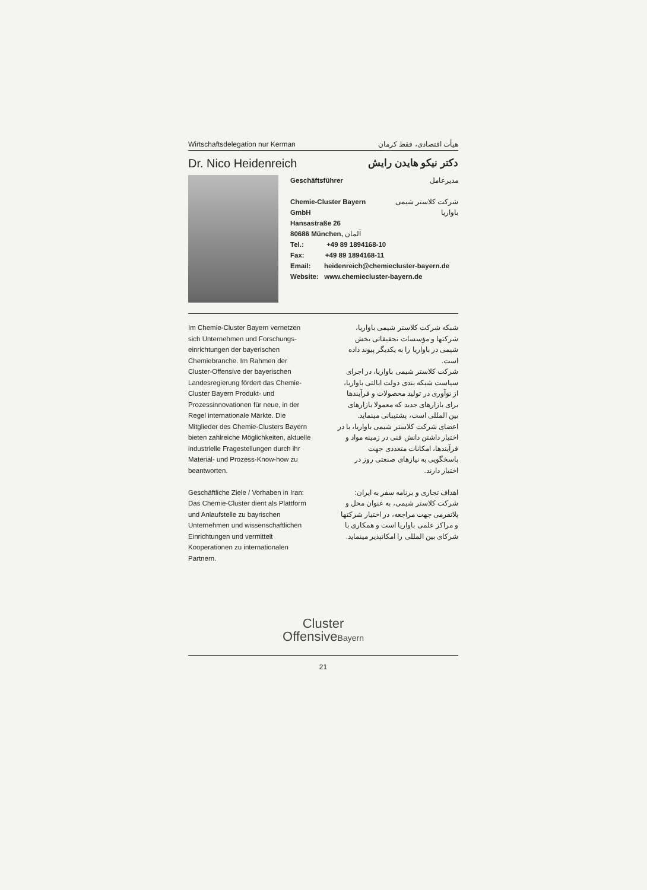Wirtschaftsdelegation nur Kerman هیأت اقتصادی، فقط کرمان
Dr. Nico Heidenreich دکتر نیکو هایدن رایش
Geschäftsführer مدیرعامل
Chemie-Cluster Bayern GmbH شرکت کلاستر شیمی باواریا
Hansastraße 26
80686 München, آلمان
Tel.: +49 89 1894168-10
Fax: +49 89 1894168-11
Email: heidenreich@chemiecluster-bayern.de
Website: www.chemiecluster-bayern.de
Im Chemie-Cluster Bayern vernetzen sich Unternehmen und Forschungs­einrichtungen der bayerischen Chemiebranche. Im Rahmen der Cluster-Offensive der bayerischen Landesregierung fördert das Chemie-Cluster Bayern Produkt- und Prozessinnovationen für neue, in der Regel internationale Märkte. Die Mitglieder des Chemie-Clusters Bayern bieten zahlreiche Möglichkeiten, aktuelle industrielle Fragestellungen durch ihr Material- und Prozess-Know-how zu beantworten.
Geschäftliche Ziele / Vorhaben in Iran: Das Chemie-Cluster dient als Plattform und Anlaufstelle zu bayrischen Unternehmen und wissenschaftlichen Einrichtungen und vermittelt Kooperationen zu internationalen Partnern.
شبکه شرکت کلاستر شیمی باواریا، شرکتها و مؤسسات تحقیقاتی بخش شیمی در باواریا را به یکدیگر پیوند داده است.
شرکت کلاستر شیمی باواریا، در اجرای سیاست شبکه بندی دولت ایالتی باواریا، از نوآوری در تولید محصولات و فرآیندها برای بازارهای جدید که معمولا بازارهای بین المللی است، پشتیبانی مینماید.
اعضای شرکت کلاستر شیمی باواریا، با در اختیار داشتن دانش فنی در زمینه مواد و فرآیندها، امکانات متعددی جهت پاسخگویی به نیازهای صنعتی روز در اختیار دارند.
اهداف تجاری و برنامه سفر به ایران: شرکت کلاستر شیمی، به عنوان محل و پلاتفرمی جهت مراجعه، در اختیار شرکتها و مراکز علمی باواریا است و همکاری با شرکای بین المللی را امکانپذیر مینماید.
Cluster
OffensiveBayern
21